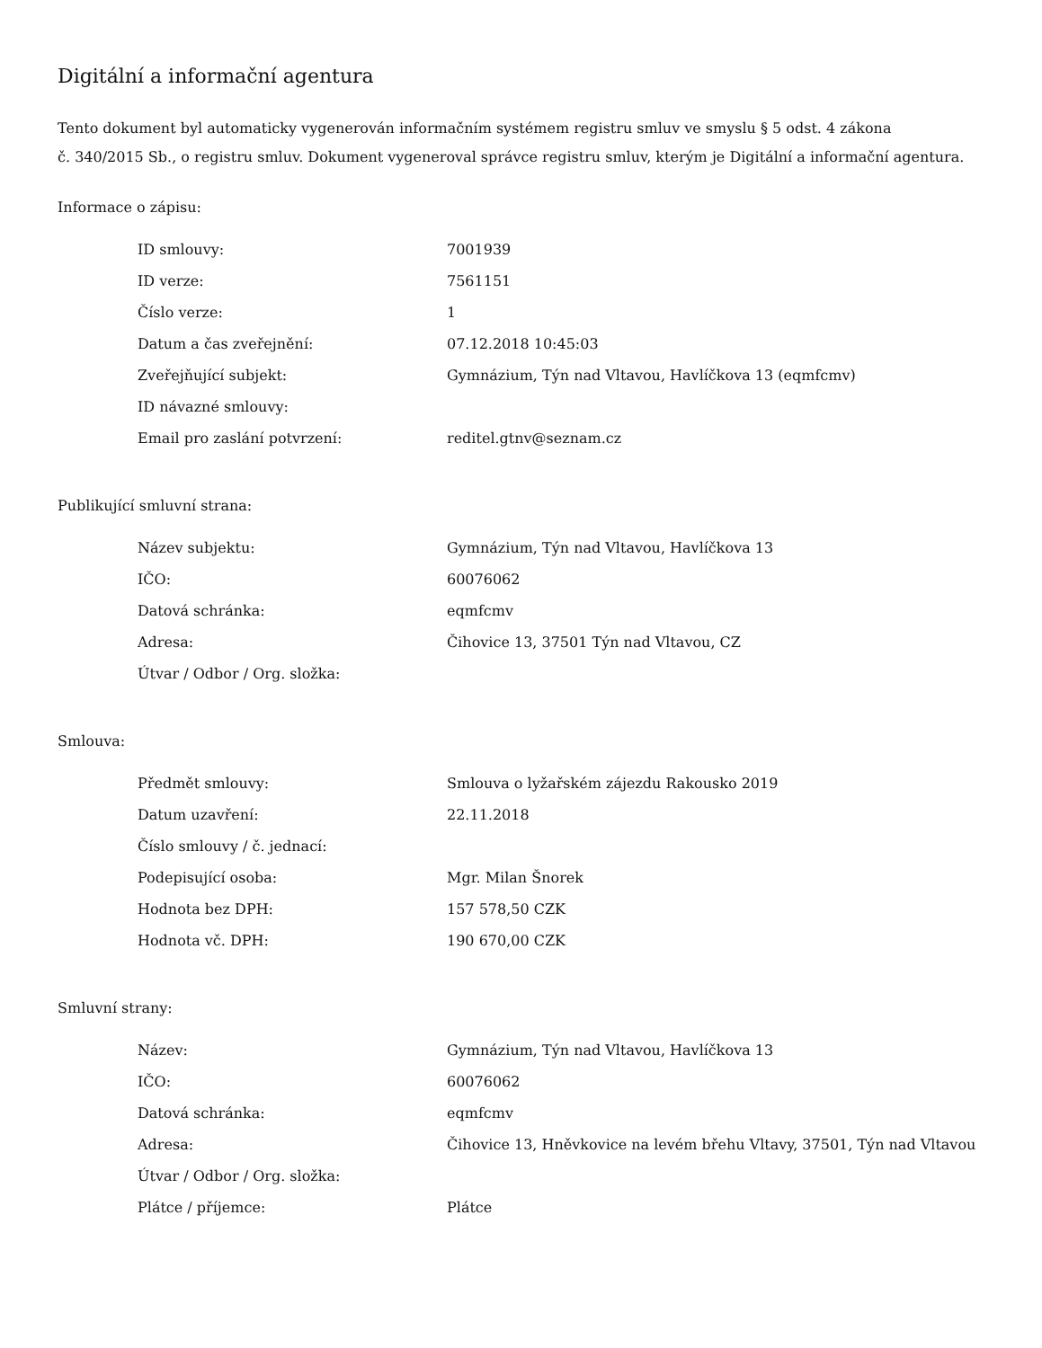Digitální a informační agentura
Tento dokument byl automaticky vygenerován informačním systémem registru smluv ve smyslu § 5 odst. 4 zákona
č. 340/2015 Sb., o registru smluv. Dokument vygeneroval správce registru smluv, kterým je Digitální a informační agentura.
Informace o zápisu:
| ID smlouvy: | 7001939 |
| ID verze: | 7561151 |
| Číslo verze: | 1 |
| Datum a čas zveřejnění: | 07.12.2018 10:45:03 |
| Zveřejňující subjekt: | Gymnázium, Týn nad Vltavou, Havlíčkova 13 (eqmfcmv) |
| ID návazné smlouvy: | |
| Email pro zaslání potvrzení: | reditel.gtnv@seznam.cz |
Publikující smluvní strana:
| Název subjektu: | Gymnázium, Týn nad Vltavou, Havlíčkova 13 |
| IČO: | 60076062 |
| Datová schránka: | eqmfcmv |
| Adresa: | Čihovice 13, 37501 Týn nad Vltavou, CZ |
| Útvar / Odbor / Org. složka: | |
Smlouva:
| Předmět smlouvy: | Smlouva o lyžařském zájezdu Rakousko 2019 |
| Datum uzavření: | 22.11.2018 |
| Číslo smlouvy / č. jednací: | |
| Podepisující osoba: | Mgr. Milan Šnorek |
| Hodnota bez DPH: | 157 578,50 CZK |
| Hodnota vč. DPH: | 190 670,00 CZK |
Smluvní strany:
| Název: | Gymnázium, Týn nad Vltavou, Havlíčkova 13 |
| IČO: | 60076062 |
| Datová schránka: | eqmfcmv |
| Adresa: | Čihovice 13, Hněvkovice na levém břehu Vltavy, 37501, Týn nad Vltavou |
| Útvar / Odbor / Org. složka: | |
| Plátce / příjemce: | Plátce |